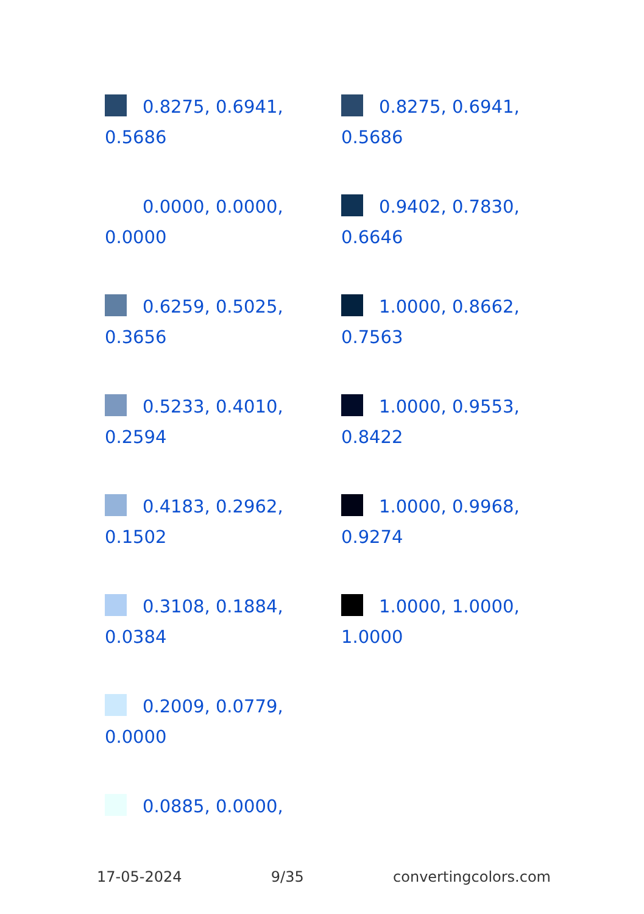0.8275, 0.6941, 0.5686
0.0000, 0.0000, 0.0000
0.6259, 0.5025, 0.3656
0.5233, 0.4010, 0.2594
0.4183, 0.2962, 0.1502
0.3108, 0.1884, 0.0384
0.2009, 0.0779, 0.0000
0.0885, 0.0000,
0.8275, 0.6941, 0.5686
0.9402, 0.7830, 0.6646
1.0000, 0.8662, 0.7563
1.0000, 0.9553, 0.8422
1.0000, 0.9968, 0.9274
1.0000, 1.0000, 1.0000
17-05-2024 9/35 convertingcolors.com